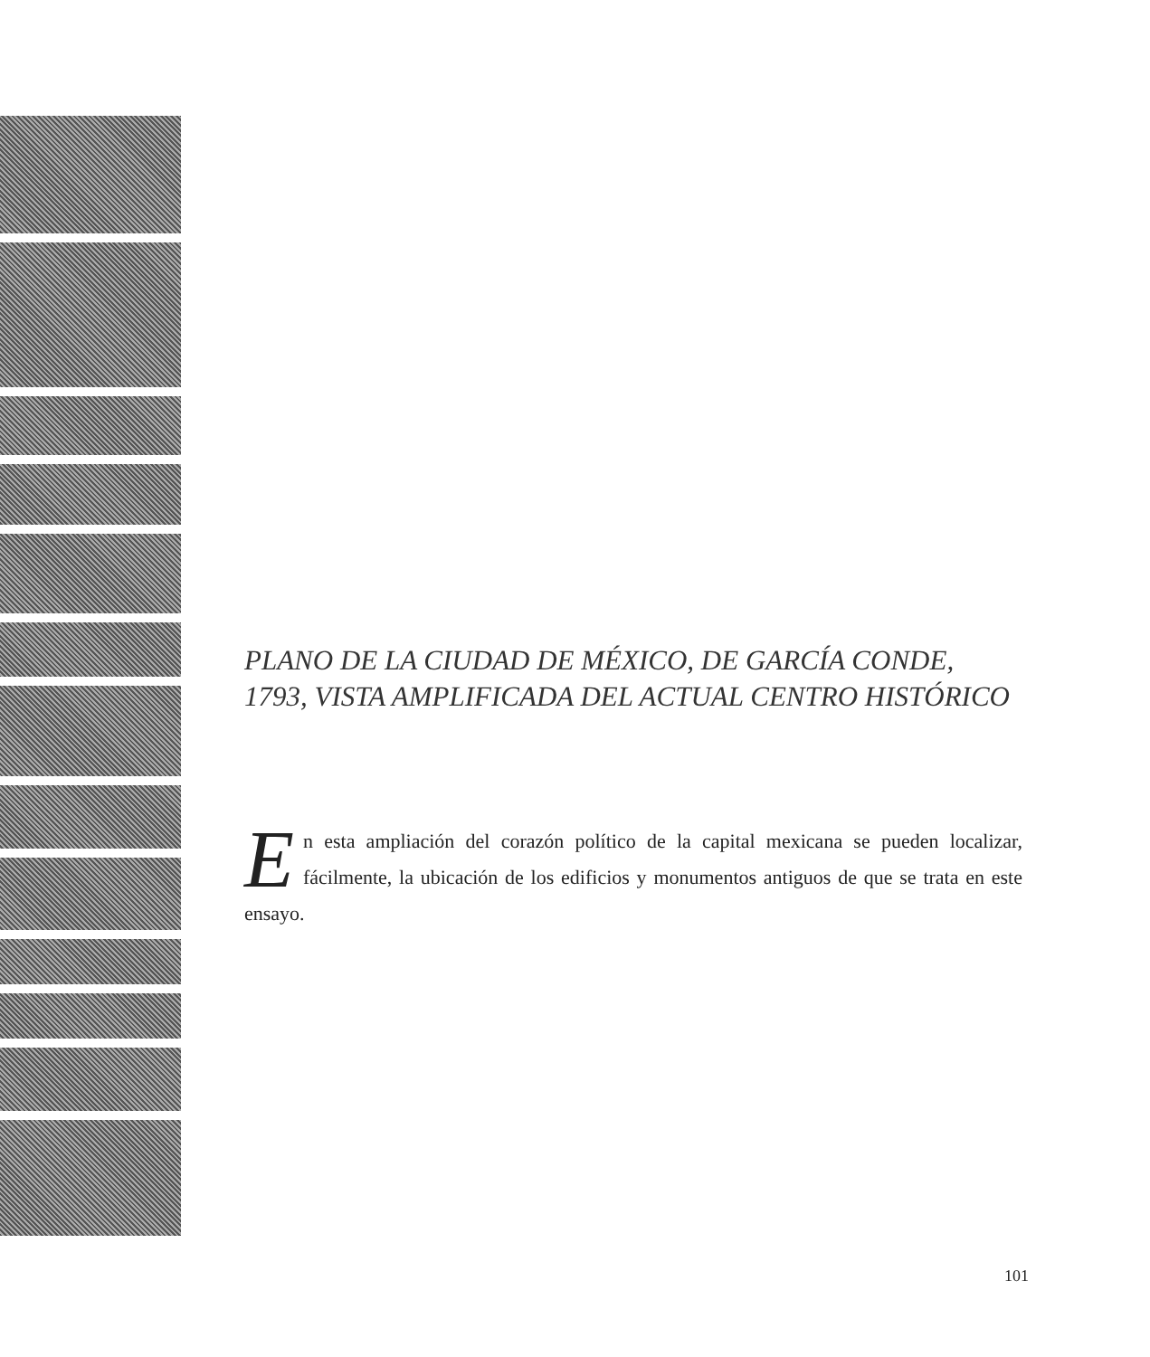PLANO DE LA CIUDAD DE MÉXICO, DE GARCÍA CONDE, 1793, VISTA AMPLIFICADA DEL ACTUAL CENTRO HISTÓRICO
En esta ampliación del corazón político de la capital mexicana se pueden localizar, fácilmente, la ubicación de los edificios y monumentos antiguos de que se trata en este ensayo.
101